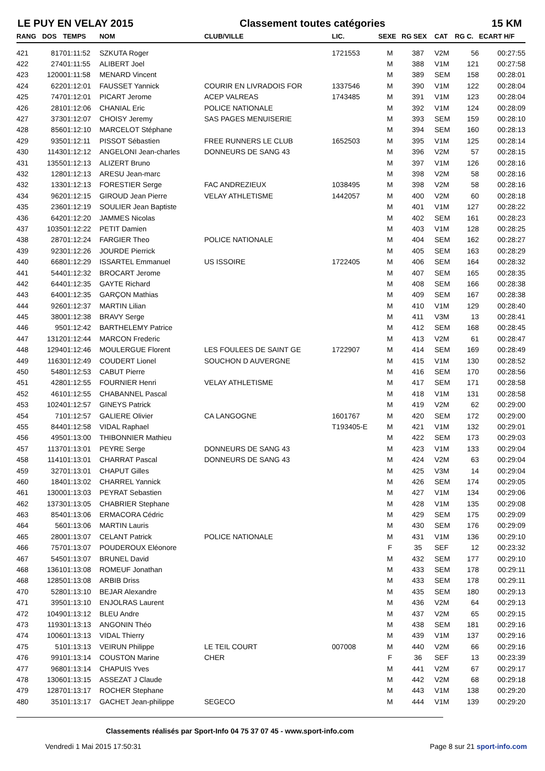LE PUY EN VELAY 2015 Classement toutes catégories 15 KM
| RANG | DOS | TEMPS | NOM | CLUB/VILLE | LIC. | SEXE | RG SEX | CAT | RG C. | ECART H/F |
| --- | --- | --- | --- | --- | --- | --- | --- | --- | --- | --- |
| 421 | 817 | 01:11:52 | SZKUTA Roger | | 1721553 | M | 387 | V2M | 56 | 00:27:55 |
| 422 | 274 | 01:11:55 | ALIBERT Joel | | | M | 388 | V1M | 121 | 00:27:58 |
| 423 | 1200 | 01:11:58 | MENARD Vincent | | | M | 389 | SEM | 158 | 00:28:01 |
| 424 | 622 | 01:12:01 | FAUSSET Yannick | COURIR EN LIVRADOIS FOR | 1337546 | M | 390 | V1M | 122 | 00:28:04 |
| 425 | 747 | 01:12:01 | PICART Jerome | ACEP VALREAS | 1743485 | M | 391 | V1M | 123 | 00:28:04 |
| 426 | 281 | 01:12:06 | CHANIAL Eric | POLICE NATIONALE | | M | 392 | V1M | 124 | 00:28:09 |
| 427 | 373 | 01:12:07 | CHOISY Jeremy | SAS PAGES MENUISERIE | | M | 393 | SEM | 159 | 00:28:10 |
| 428 | 856 | 01:12:10 | MARCELOT Stéphane | | | M | 394 | SEM | 160 | 00:28:13 |
| 429 | 935 | 01:12:11 | PISSOT Sébastien | FREE RUNNERS LE CLUB | 1652503 | M | 395 | V1M | 125 | 00:28:14 |
| 430 | 1143 | 01:12:12 | ANGELONI Jean-charles | DONNEURS DE SANG 43 | | M | 396 | V2M | 57 | 00:28:15 |
| 431 | 1355 | 01:12:13 | ALIZERT Bruno | | | M | 397 | V1M | 126 | 00:28:16 |
| 432 | 128 | 01:12:13 | ARESU Jean-marc | | | M | 398 | V2M | 58 | 00:28:16 |
| 432 | 133 | 01:12:13 | FORESTIER Serge | FAC ANDREZIEUX | 1038495 | M | 398 | V2M | 58 | 00:28:16 |
| 434 | 962 | 01:12:15 | GIROUD Jean Pierre | VELAY ATHLETISME | 1442057 | M | 400 | V2M | 60 | 00:28:18 |
| 435 | 236 | 01:12:19 | SOULIER Jean Baptiste | | | M | 401 | V1M | 127 | 00:28:22 |
| 436 | 642 | 01:12:20 | JAMMES Nicolas | | | M | 402 | SEM | 161 | 00:28:23 |
| 437 | 1035 | 01:12:22 | PETIT Damien | | | M | 403 | V1M | 128 | 00:28:25 |
| 438 | 287 | 01:12:24 | FARGIER Theo | POLICE NATIONALE | | M | 404 | SEM | 162 | 00:28:27 |
| 439 | 923 | 01:12:26 | JOURDE Pierrick | | | M | 405 | SEM | 163 | 00:28:29 |
| 440 | 668 | 01:12:29 | ISSARTEL Emmanuel | US ISSOIRE | 1722405 | M | 406 | SEM | 164 | 00:28:32 |
| 441 | 544 | 01:12:32 | BROCART Jerome | | | M | 407 | SEM | 165 | 00:28:35 |
| 442 | 644 | 01:12:35 | GAYTE Richard | | | M | 408 | SEM | 166 | 00:28:38 |
| 443 | 640 | 01:12:35 | GARÇON Mathias | | | M | 409 | SEM | 167 | 00:28:38 |
| 444 | 926 | 01:12:37 | MARTIN Lilian | | | M | 410 | V1M | 129 | 00:28:40 |
| 445 | 380 | 01:12:38 | BRAVY Serge | | | M | 411 | V3M | 13 | 00:28:41 |
| 446 | 95 | 01:12:42 | BARTHELEMY Patrice | | | M | 412 | SEM | 168 | 00:28:45 |
| 447 | 1312 | 01:12:44 | MARCON Frederic | | | M | 413 | V2M | 61 | 00:28:47 |
| 448 | 1294 | 01:12:46 | MOULERGUE Florent | LES FOULEES DE SAINT GE | 1722907 | M | 414 | SEM | 169 | 00:28:49 |
| 449 | 1163 | 01:12:49 | COUDERT Lionel | SOUCHON D AUVERGNE | | M | 415 | V1M | 130 | 00:28:52 |
| 450 | 548 | 01:12:53 | CABUT Pierre | | | M | 416 | SEM | 170 | 00:28:56 |
| 451 | 428 | 01:12:55 | FOURNIER Henri | VELAY ATHLETISME | | M | 417 | SEM | 171 | 00:28:58 |
| 452 | 461 | 01:12:55 | CHABANNEL Pascal | | | M | 418 | V1M | 131 | 00:28:58 |
| 453 | 1024 | 01:12:57 | GINEYS Patrick | | | M | 419 | V2M | 62 | 00:29:00 |
| 454 | 71 | 01:12:57 | GALIERE Olivier | CA LANGOGNE | 1601767 | M | 420 | SEM | 172 | 00:29:00 |
| 455 | 844 | 01:12:58 | VIDAL Raphael | | T193405-E | M | 421 | V1M | 132 | 00:29:01 |
| 456 | 495 | 01:13:00 | THIBONNIER Mathieu | | | M | 422 | SEM | 173 | 00:29:03 |
| 457 | 1137 | 01:13:01 | PEYRE Serge | DONNEURS DE SANG 43 | | M | 423 | V1M | 133 | 00:29:04 |
| 458 | 1141 | 01:13:01 | CHARRAT Pascal | DONNEURS DE SANG 43 | | M | 424 | V2M | 63 | 00:29:04 |
| 459 | 327 | 01:13:01 | CHAPUT Gilles | | | M | 425 | V3M | 14 | 00:29:04 |
| 460 | 184 | 01:13:02 | CHARREL Yannick | | | M | 426 | SEM | 174 | 00:29:05 |
| 461 | 1300 | 01:13:03 | PEYRAT Sebastien | | | M | 427 | V1M | 134 | 00:29:06 |
| 462 | 1373 | 01:13:05 | CHABRIER Stephane | | | M | 428 | V1M | 135 | 00:29:08 |
| 463 | 854 | 01:13:06 | ERMACORA Cédric | | | M | 429 | SEM | 175 | 00:29:09 |
| 464 | 56 | 01:13:06 | MARTIN Lauris | | | M | 430 | SEM | 176 | 00:29:09 |
| 465 | 280 | 01:13:07 | CELANT Patrick | POLICE NATIONALE | | M | 431 | V1M | 136 | 00:29:10 |
| 466 | 757 | 01:13:07 | POUDEROUX Eléonore | | | F | 35 | SEF | 12 | 00:23:32 |
| 467 | 545 | 01:13:07 | BRUNEL David | | | M | 432 | SEM | 177 | 00:29:10 |
| 468 | 1361 | 01:13:08 | ROMEUF Jonathan | | | M | 433 | SEM | 178 | 00:29:11 |
| 468 | 1285 | 01:13:08 | ARBIB Driss | | | M | 433 | SEM | 178 | 00:29:11 |
| 470 | 528 | 01:13:10 | BEJAR Alexandre | | | M | 435 | SEM | 180 | 00:29:13 |
| 471 | 395 | 01:13:10 | ENJOLRAS Laurent | | | M | 436 | V2M | 64 | 00:29:13 |
| 472 | 1049 | 01:13:12 | BLEU Andre | | | M | 437 | V2M | 65 | 00:29:15 |
| 473 | 1193 | 01:13:13 | ANGONIN Théo | | | M | 438 | SEM | 181 | 00:29:16 |
| 474 | 1006 | 01:13:13 | VIDAL Thierry | | | M | 439 | V1M | 137 | 00:29:16 |
| 475 | 51 | 01:13:13 | VEIRUN Philippe | LE TEIL COURT | 007008 | M | 440 | V2M | 66 | 00:29:16 |
| 476 | 991 | 01:13:14 | COUSTON Marine | CHER | | F | 36 | SEF | 13 | 00:23:39 |
| 477 | 968 | 01:13:14 | CHAPUIS Yves | | | M | 441 | V2M | 67 | 00:29:17 |
| 478 | 1306 | 01:13:15 | ASSEZAT J Claude | | | M | 442 | V2M | 68 | 00:29:18 |
| 479 | 1287 | 01:13:17 | ROCHER Stephane | | | M | 443 | V1M | 138 | 00:29:20 |
| 480 | 351 | 01:13:17 | GACHET Jean-philippe | SEGECO | | M | 444 | V1M | 139 | 00:29:20 |
Classements réalisés par Sport-Info 04 75 37 07 45 - www.sport-info.com
Vendredi 1 Mai 2015 17:50:31 Page 8 sur 21 sport-info.com